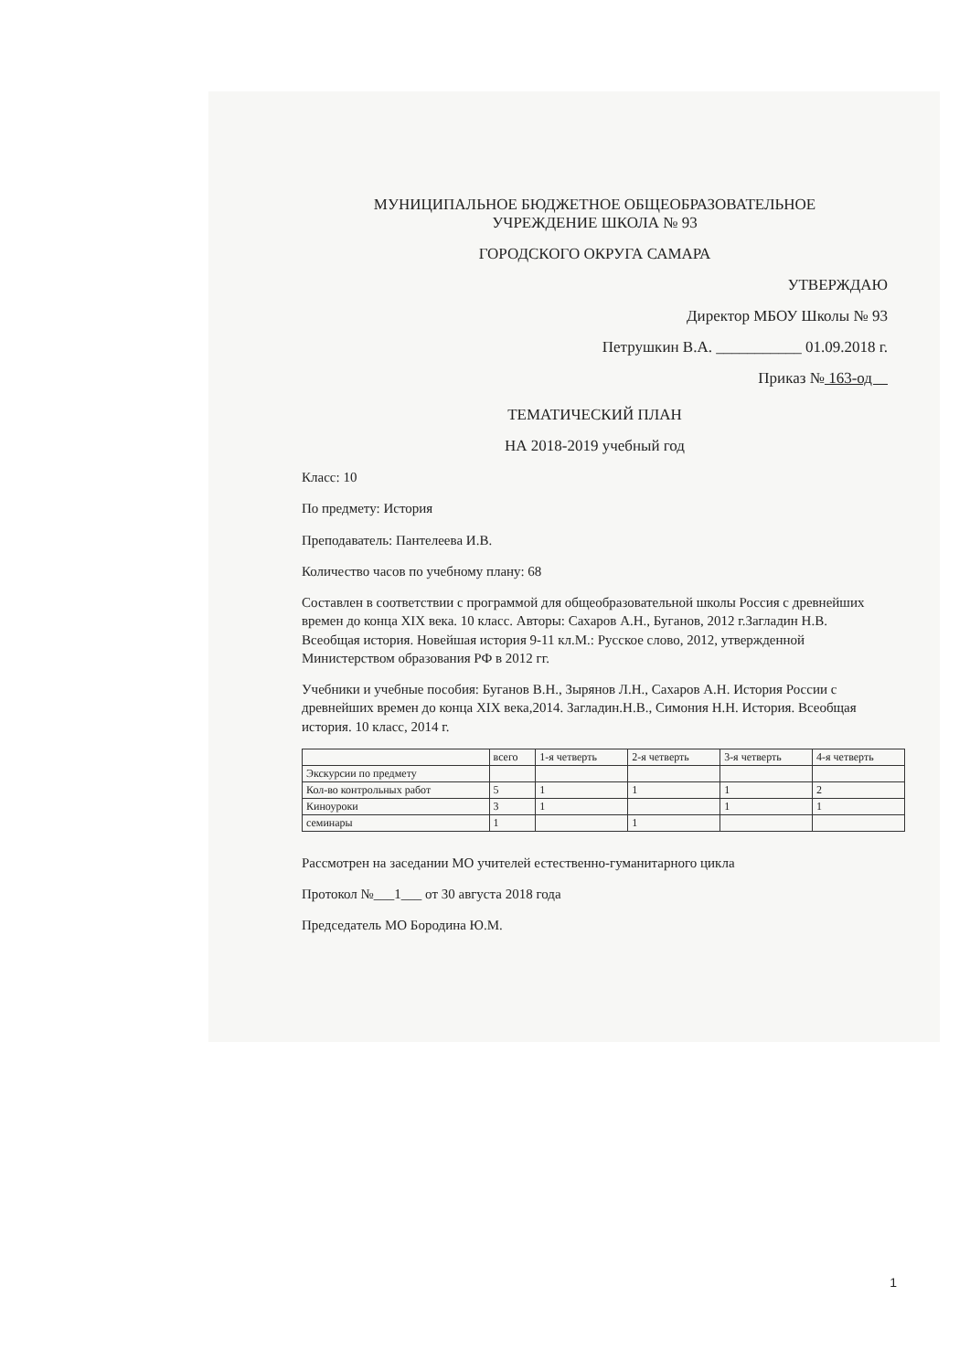МУНИЦИПАЛЬНОЕ БЮДЖЕТНОЕ ОБЩЕОБРАЗОВАТЕЛЬНОЕ
УЧРЕЖДЕНИЕ ШКОЛА № 93
ГОРОДСКОГО ОКРУГА САМАРА
УТВЕРЖДАЮ
Директор МБОУ Школы № 93
Петрушкин В.А. ___________ 01.09.2018 г.
Приказ № 163-од
ТЕМАТИЧЕСКИЙ ПЛАН
НА 2018-2019 учебный год
Класс: 10
По предмету: История
Преподаватель: Пантелеева И.В.
Количество часов по учебному плану: 68
Составлен в соответствии с программой для общеобразовательной школы Россия с древнейших времен до конца XIX века. 10 класс. Авторы: Сахаров А.Н., Буганов, 2012 г.Загладин Н.В. Всеобщая история. Новейшая история 9-11 кл.М.: Русское слово, 2012, утвержденной Министерством образования РФ в 2012 гг.
Учебники и учебные пособия: Буганов В.Н., Зырянов Л.Н., Сахаров А.Н. История России с древнейших времен до конца XIX века,2014. Загладин.Н.В., Симония Н.Н. История. Всеобщая история. 10 класс, 2014 г.
| | всего | 1-я четверть | 2-я четверть | 3-я четверть | 4-я четверть |
| --- | --- | --- | --- | --- | --- |
| Экскурсии по предмету | | | | | |
| Кол-во контрольных работ | 5 | 1 | 1 | 1 | 2 |
| Киноуроки | 3 | 1 | | 1 | 1 |
| семинары | 1 | | 1 | | |
Рассмотрен на заседании МО учителей естественно-гуманитарного цикла
Протокол №___1___ от 30 августа 2018 года
Председатель МО Бородина Ю.М.
1